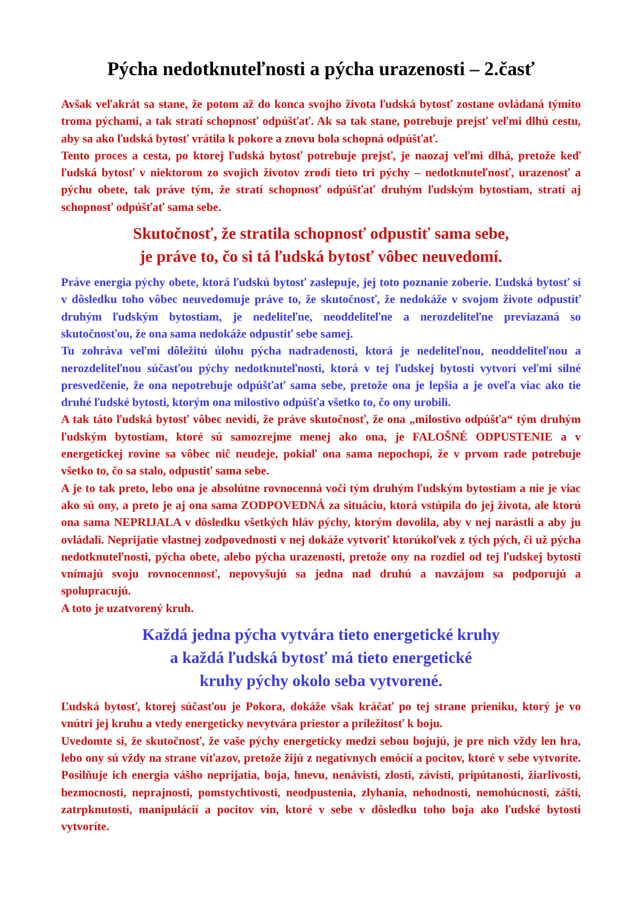Pýcha nedotknuteľnosti a pýcha urazenosti – 2.časť
Avšak veľakrát sa stane, že potom až do konca svojho života ľudská bytosť zostane ovládaná týmito troma pýchami, a tak stratí schopnosť odpúšťať. Ak sa tak stane, potrebuje prejsť veľmi dlhú cestu, aby sa ako ľudská bytosť vrátila k pokore a znovu bola schopná odpúšťať.
Tento proces a cesta, po ktorej ľudská bytosť potrebuje prejsť, je naozaj veľmi dlhá, pretože keď ľudská bytosť v niektorom zo svojich životov zrodí tieto tri pýchy – nedotknuteľnosť, urazenosť a pýchu obete, tak práve tým, že stratí schopnosť odpúšťať druhým ľudským bytostiam, stratí aj schopnosť odpúšťať sama sebe.
Skutočnosť, že stratila schopnosť odpustiť sama sebe,
je práve to, čo si tá ľudská bytosť vôbec neuvedomí.
Práve energia pýchy obete, ktorá ľudskú bytosť zaslepuje, jej toto poznanie zoberie. Ľudská bytosť si v dôsledku toho vôbec neuvedomuje práve to, že skutočnosť, že nedokáže v svojom živote odpustiť druhým ľudským bytostiam, je nedeliteľne, neoddeliteľne a nerozdeliteľne previazaná so skutočnosťou, že ona sama nedokáže odpustiť sebe samej.
Tu zohráva veľmi dôležitú úlohu pýcha nadradenosti, ktorá je nedeliteľnou, neoddeliteľnou a nerozdeliteľnou súčasťou pýchy nedotknuteľnosti, ktorá v tej ľudskej bytosti vytvorí veľmi silné presvedčenie, že ona nepotrebuje odpúšťať sama sebe, pretože ona je lepšia a je oveľa viac ako tie druhé ľudské bytosti, ktorým ona milostivo odpúšťa všetko to, čo ony urobili.
A tak táto ľudská bytosť vôbec nevidí, že práve skutočnosť, že ona „milostivo odpúšťa“ tým druhým ľudským bytostiam, ktoré sú samozrejme menej ako ona, je FALOŠNÉ ODPUSTENIE a v energetickej rovine sa vôbec nič neudeje, pokiaľ ona sama nepochopí, že v prvom rade potrebuje všetko to, čo sa stalo, odpustiť sama sebe.
A je to tak preto, lebo ona je absolútne rovnocenná voči tým druhým ľudským bytostiam a nie je viac ako sú ony, a preto je aj ona sama ZODPOVEDNÁ za situáciu, ktorá vstúpila do jej života, ale ktorú ona sama NEPRIJALA v dôsledku všetkých hláv pýchy, ktorým dovolila, aby v nej narástli a aby ju ovládali. Neprijatie vlastnej zodpovednosti v nej dokáže vytvoriť ktorúkoľvek z tých pých, či už pýcha nedotknuteľnosti, pýcha obete, alebo pýcha urazenosti, pretože ony na rozdiel od tej ľudskej bytosti vnímajú svoju rovnocennosť, nepovyšujú sa jedna nad druhú a navzájom sa podporujú a spolupracujú.
A toto je uzatvorený kruh.
Každá jedna pýcha vytvára tieto energetické kruhy
a každá ľudská bytosť má tieto energetické
kruhy pýchy okolo seba vytvorené.
Ľudská bytosť, ktorej súčasťou je Pokora, dokáže však kráčať po tej strane prieniku, ktorý je vo vnútri jej kruhu a vtedy energeticky nevytvára priestor a príležitosť k boju.
Uvedomte si, že skutočnosť, že vaše pýchy energeticky medzi sebou bojujú, je pre nich vždy len hra, lebo ony sú vždy na strane víťazov, pretože žijú z negatívnych emócií a pocitov, ktoré v sebe vytvoríte. Posilňuje ich energia vášho neprijatia, boja, hnevu, nenávisti, zlosti, závisti, pripútanosti, žiarlivosti, bezmocnosti, neprajnosti, pomstychtivosti, neodpustenia, zlyhania, nehodnosti, nemohúcnosti, zášti, zatrpknutosti, manipulácií a pocitov vín, ktoré v sebe v dôsledku toho boja ako ľudské bytosti vytvoríte.